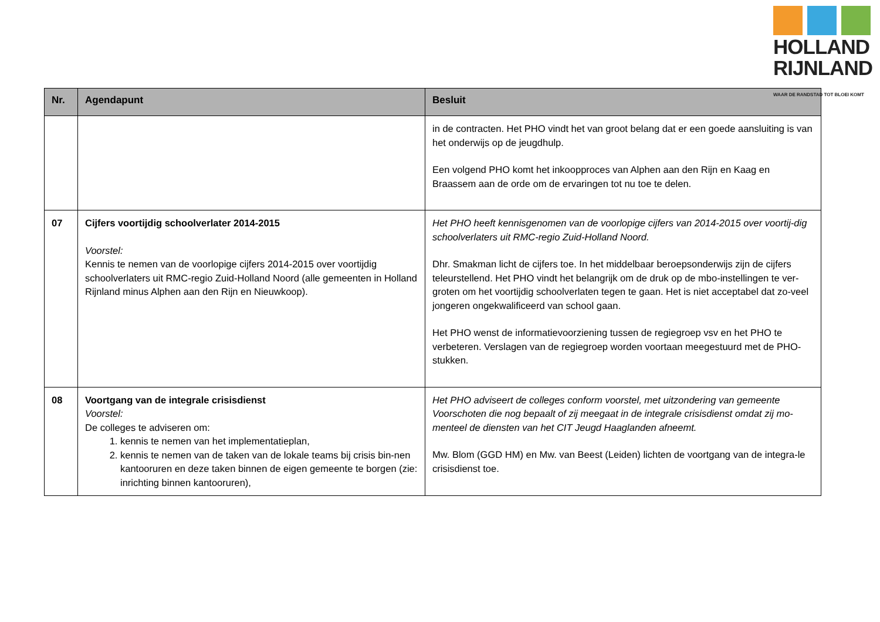HOLLAND
RIJNLAND
WAAR DE RANDSTAD TOT BLOEI KOMT
| Nr. | Agendapunt | Besluit |
| --- | --- | --- |
| | | in de contracten. Het PHO vindt het van groot belang dat er een goede aansluiting is van het onderwijs op de jeugdhulp. Een volgend PHO komt het inkoopproces van Alphen aan den Rijn en Kaag en Braassem aan de orde om de ervaringen tot nu toe te delen. |
| 07 | Cijfers voortijdig schoolverlater 2014-2015 Voorstel: Kennis te nemen van de voorlopige cijfers 2014-2015 over voortijdig schoolverlaters uit RMC-regio Zuid-Holland Noord (alle gemeenten in Holland Rijnland minus Alphen aan den Rijn en Nieuwkoop). | Het PHO heeft kennisgenomen van de voorlopige cijfers van 2014-2015 over voortij-dig schoolverlaters uit RMC-regio Zuid-Holland Noord. Dhr. Smakman licht de cijfers toe. In het middelbaar beroepsonderwijs zijn de cijfers teleurstellend. Het PHO vindt het belangrijk om de druk op de mbo-instellingen te ver-groten om het voortijdig schoolverlaten tegen te gaan. Het is niet acceptabel dat zo-veel jongeren ongekwalificeerd van school gaan. Het PHO wenst de informatievoorziening tussen de regiegroep vsv en het PHO te verbeteren. Verslagen van de regiegroep worden voortaan meegestuurd met de PHO-stukken. |
| 08 | Voortgang van de integrale crisisdienst Voorstel: De colleges te adviseren om: 1. kennis te nemen van het implementatieplan, 2. kennis te nemen van de taken van de lokale teams bij crisis bin-nen kantooruren en deze taken binnen de eigen gemeente te borgen (zie: inrichting binnen kantooruren), | Het PHO adviseert de colleges conform voorstel, met uitzondering van gemeente Voorschoten die nog bepaalt of zij meegaat in de integrale crisisdienst omdat zij mo-menteel de diensten van het CIT Jeugd Haaglanden afneemt. Mw. Blom (GGD HM) en Mw. van Beest (Leiden) lichten de voortgang van de integra-le crisisdienst toe. |